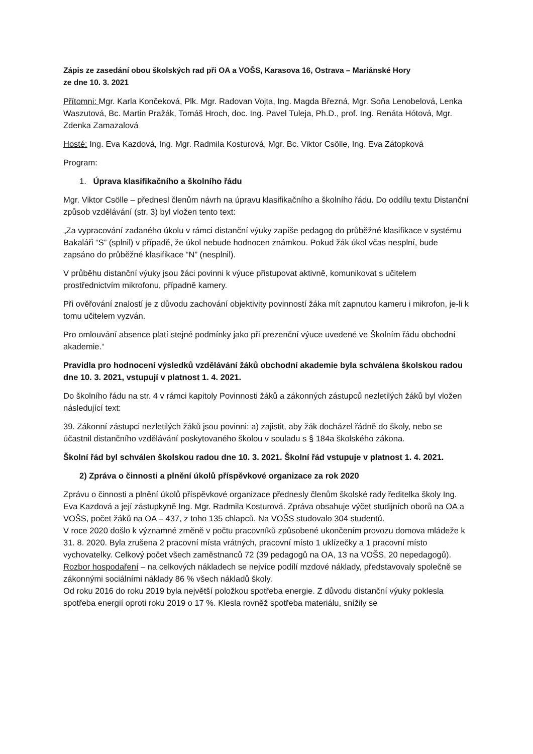Zápis ze zasedání obou školských rad při OA a VOŠS, Karasova 16, Ostrava – Mariánské Hory
ze dne 10. 3. 2021
Přítomni: Mgr. Karla Končeková, Plk. Mgr. Radovan Vojta, Ing. Magda Březná, Mgr. Soňa Lenobelová, Lenka Waszutová, Bc. Martin Pražák, Tomáš Hroch, doc. Ing. Pavel Tuleja, Ph.D., prof. Ing. Renáta Hótová, Mgr. Zdenka Zamazalová
Hosté: Ing. Eva Kazdová, Ing. Mgr. Radmila Kosturová, Mgr. Bc. Viktor Csölle, Ing. Eva Zátopková
Program:
1. Úprava klasifikačního a školního řádu
Mgr. Viktor Csölle – přednesl členům návrh na úpravu klasifikačního a školního řádu. Do oddílu textu Distanční způsob vzdělávání (str. 3) byl vložen tento text:
„Za vypracování zadaného úkolu v rámci distanční výuky zapíše pedagog do průběžné klasifikace v systému Bakaláři “S” (splnil) v případě, že úkol nebude hodnocen známkou. Pokud žák úkol včas nesplní, bude zapsáno do průběžné klasifikace “N” (nesplnil).
V průběhu distanční výuky jsou žáci povinni k výuce přistupovat aktivně, komunikovat s učitelem prostřednictvím mikrofonu, případně kamery.
Při ověřování znalostí je z důvodu zachování objektivity povinností žáka mít zapnutou kameru i mikrofon, je-li k tomu učitelem vyzván.
Pro omlouvání absence platí stejné podmínky jako při prezenční výuce uvedené ve Školním řádu obchodní akademie.“
Pravidla pro hodnocení výsledků vzdělávání žáků obchodní akademie byla schválena školskou radou dne 10. 3. 2021, vstupují v platnost 1. 4. 2021.
Do školního řádu na str. 4 v rámci kapitoly Povinnosti žáků a zákonných zástupců nezletilých žáků byl vložen následující text:
39. Zákonní zástupci nezletilých žáků jsou povinni: a) zajistit, aby žák docházel řádně do školy, nebo se účastnil distančního vzdělávání poskytovaného školou v souladu s § 184a školského zákona.
Školní řád byl schválen školskou radou dne 10. 3. 2021. Školní řád vstupuje v platnost 1. 4. 2021.
2) Zpráva o činnosti a plnění úkolů příspěvkové organizace za rok 2020
Zprávu o činnosti a plnění úkolů příspěvkové organizace přednesly členům školské rady ředitelka školy Ing. Eva Kazdová a její zástupkyně Ing. Mgr. Radmila Kosturová. Zpráva obsahuje výčet studijních oborů na OA a VOŠS, počet žáků na OA – 437, z toho 135 chlapců. Na VOŠS studovalo 304 studentů.
V roce 2020 došlo k významné změně v počtu pracovníků způsobené ukončením provozu domova mládeže k 31. 8. 2020. Byla zrušena 2 pracovní místa vrátných, pracovní místo 1 uklízečky a 1 pracovní místo vychovatelky. Celkový počet všech zaměstnanců 72 (39 pedagogů na OA, 13 na VOŠS, 20 nepedagogů).
Rozbor hospodaření – na celkových nákladech se nejvíce podílí mzdové náklady, představovaly společně se zákonnými sociálními náklady 86 % všech nákladů školy.
Od roku 2016 do roku 2019 byla největší položkou spotřeba energie. Z důvodu distanční výuky poklesla spotřeba energií oproti roku 2019 o 17 %. Klesla rovněž spotřeba materiálu, snížily se